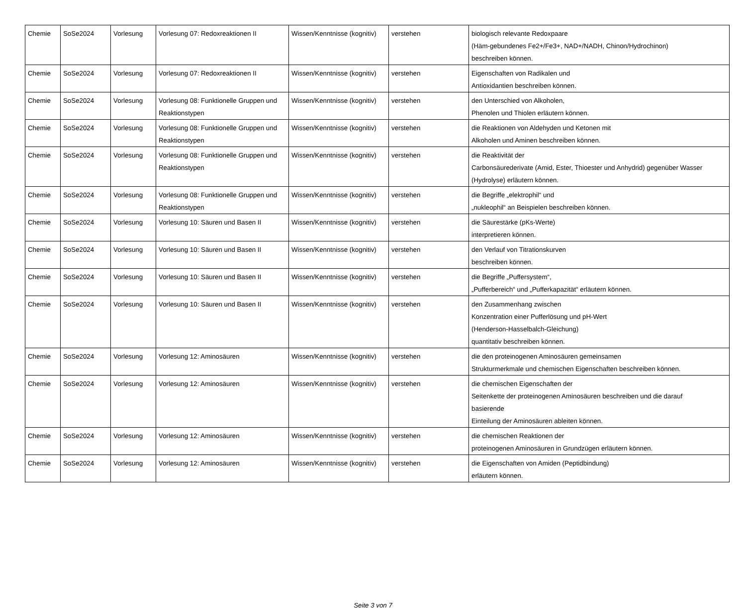| Chemie | SoSe2024 | Vorlesung | Vorlesung 07: Redoxreaktionen II | Wissen/Kenntnisse (kognitiv) | verstehen | biologisch relevante Redoxpaare (Häm-gebundenes Fe2+/Fe3+, NAD+/NADH, Chinon/Hydrochinon) beschreiben können. |
| Chemie | SoSe2024 | Vorlesung | Vorlesung 07: Redoxreaktionen II | Wissen/Kenntnisse (kognitiv) | verstehen | Eigenschaften von Radikalen und Antioxidantien beschreiben können. |
| Chemie | SoSe2024 | Vorlesung | Vorlesung 08: Funktionelle Gruppen und Reaktionstypen | Wissen/Kenntnisse (kognitiv) | verstehen | den Unterschied von Alkoholen, Phenolen und Thiolen erläutern können. |
| Chemie | SoSe2024 | Vorlesung | Vorlesung 08: Funktionelle Gruppen und Reaktionstypen | Wissen/Kenntnisse (kognitiv) | verstehen | die Reaktionen von Aldehyden und Ketonen mit Alkoholen und Aminen beschreiben können. |
| Chemie | SoSe2024 | Vorlesung | Vorlesung 08: Funktionelle Gruppen und Reaktionstypen | Wissen/Kenntnisse (kognitiv) | verstehen | die Reaktivität der Carbonsäurederivate (Amid, Ester, Thioester und Anhydrid) gegenüber Wasser (Hydrolyse) erläutern können. |
| Chemie | SoSe2024 | Vorlesung | Vorlesung 08: Funktionelle Gruppen und Reaktionstypen | Wissen/Kenntnisse (kognitiv) | verstehen | die Begriffe „elektrophil“ und „nukleophil“ an Beispielen beschreiben können. |
| Chemie | SoSe2024 | Vorlesung | Vorlesung 10: Säuren und Basen II | Wissen/Kenntnisse (kognitiv) | verstehen | die Säurestärke (pKs-Werte) interpretieren können. |
| Chemie | SoSe2024 | Vorlesung | Vorlesung 10: Säuren und Basen II | Wissen/Kenntnisse (kognitiv) | verstehen | den Verlauf von Titrationskurven beschreiben können. |
| Chemie | SoSe2024 | Vorlesung | Vorlesung 10: Säuren und Basen II | Wissen/Kenntnisse (kognitiv) | verstehen | die Begriffe „Puffersystem“, „Pufferbereich“ und „Pufferkapazität“ erläutern können. |
| Chemie | SoSe2024 | Vorlesung | Vorlesung 10: Säuren und Basen II | Wissen/Kenntnisse (kognitiv) | verstehen | den Zusammenhang zwischen Konzentration einer Pufferlösung und pH-Wert (Henderson-Hasselbalch-Gleichung) quantitativ beschreiben können. |
| Chemie | SoSe2024 | Vorlesung | Vorlesung 12: Aminosäuren | Wissen/Kenntnisse (kognitiv) | verstehen | die den proteinogenen Aminosäuren gemeinsamen Strukturmerkmale und chemischen Eigenschaften beschreiben können. |
| Chemie | SoSe2024 | Vorlesung | Vorlesung 12: Aminosäuren | Wissen/Kenntnisse (kognitiv) | verstehen | die chemischen Eigenschaften der Seitenkette der proteinogenen Aminosäuren beschreiben und die darauf basierende Einteilung der Aminosäuren ableiten können. |
| Chemie | SoSe2024 | Vorlesung | Vorlesung 12: Aminosäuren | Wissen/Kenntnisse (kognitiv) | verstehen | die chemischen Reaktionen der proteinogenen Aminosäuren in Grundzügen erläutern können. |
| Chemie | SoSe2024 | Vorlesung | Vorlesung 12: Aminosäuren | Wissen/Kenntnisse (kognitiv) | verstehen | die Eigenschaften von Amiden (Peptidbindung) erläutern können. |
Seite 3 von 7